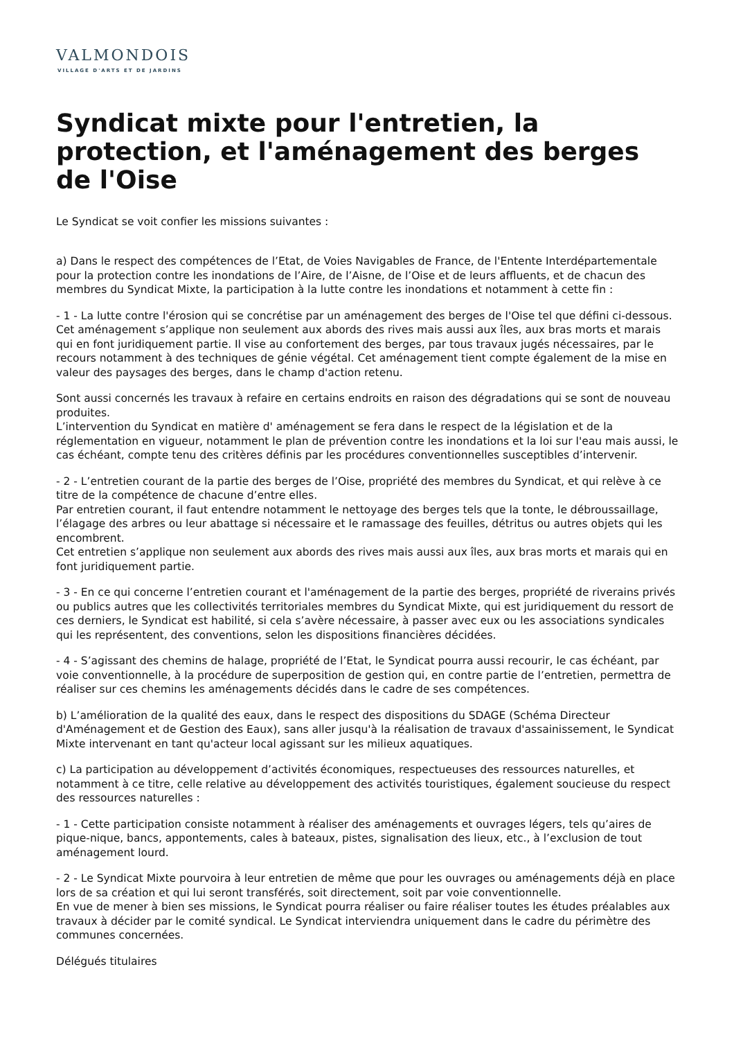VALMONDOIS
VILLAGE D'ARTS ET DE JARDINS
Syndicat mixte pour l'entretien, la protection, et l'aménagement des berges de l'Oise
Le Syndicat se voit confier les missions suivantes :
a) Dans le respect des compétences de l’Etat, de Voies Navigables de France, de l'Entente Interdépartementale pour la protection contre les inondations de l’Aire, de l’Aisne, de l’Oise et de leurs affluents, et de chacun des membres du Syndicat Mixte, la participation à la lutte contre les inondations et notamment à cette fin :
- 1 - La lutte contre l'érosion qui se concrétise par un aménagement des berges de l'Oise tel que défini ci-dessous. Cet aménagement s’applique non seulement aux abords des rives mais aussi aux îles, aux bras morts et marais qui en font juridiquement partie. Il vise au confortement des berges, par tous travaux jugés nécessaires, par le recours notamment à des techniques de génie végétal. Cet aménagement tient compte également de la mise en valeur des paysages des berges, dans le champ d'action retenu.
Sont aussi concernés les travaux à refaire en certains endroits en raison des dégradations qui se sont de nouveau produites.
L’intervention du Syndicat en matière d' aménagement se fera dans le respect de la législation et de la réglementation en vigueur, notamment le plan de prévention contre les inondations et la loi sur l'eau mais aussi, le cas échéant, compte tenu des critères définis par les procédures conventionnelles susceptibles d’intervenir.
- 2 - L’entretien courant de la partie des berges de l’Oise, propriété des membres du Syndicat, et qui relève à ce titre de la compétence de chacune d’entre elles.
Par entretien courant, il faut entendre notamment le nettoyage des berges tels que la tonte, le débroussaillage, l’élagage des arbres ou leur abattage si nécessaire et le ramassage des feuilles, détritus ou autres objets qui les encombrent.
Cet entretien s’applique non seulement aux abords des rives mais aussi aux îles, aux bras morts et marais qui en font juridiquement partie.
- 3 - En ce qui concerne l’entretien courant et l'aménagement de la partie des berges, propriété de riverains privés ou publics autres que les collectivités territoriales membres du Syndicat Mixte, qui est juridiquement du ressort de ces derniers, le Syndicat est habilité, si cela s’avère nécessaire, à passer avec eux ou les associations syndicales qui les représentent, des conventions, selon les dispositions financières décidées.
- 4 - S’agissant des chemins de halage, propriété de l’Etat, le Syndicat pourra aussi recourir, le cas échéant, par voie conventionnelle, à la procédure de superposition de gestion qui, en contre partie de l’entretien, permettra de réaliser sur ces chemins les aménagements décidés dans le cadre de ses compétences.
b) L’amélioration de la qualité des eaux, dans le respect des dispositions du SDAGE (Schéma Directeur d'Aménagement et de Gestion des Eaux), sans aller jusqu'à la réalisation de travaux d'assainissement, le Syndicat Mixte intervenant en tant qu'acteur local agissant sur les milieux aquatiques.
c) La participation au développement d’activités économiques, respectueuses des ressources naturelles, et notamment à ce titre, celle relative au développement des activités touristiques, également soucieuse du respect des ressources naturelles :
- 1 - Cette participation consiste notamment à réaliser des aménagements et ouvrages légers, tels qu’aires de pique-nique, bancs, appontements, cales à bateaux, pistes, signalisation des lieux, etc., à l’exclusion de tout aménagement lourd.
- 2 - Le Syndicat Mixte pourvoira à leur entretien de même que pour les ouvrages ou aménagements déjà en place lors de sa création et qui lui seront transférés, soit directement, soit par voie conventionnelle.
En vue de mener à bien ses missions, le Syndicat pourra réaliser ou faire réaliser toutes les études préalables aux travaux à décider par le comité syndical. Le Syndicat interviendra uniquement dans le cadre du périmètre des communes concernées.
Délégués titulaires